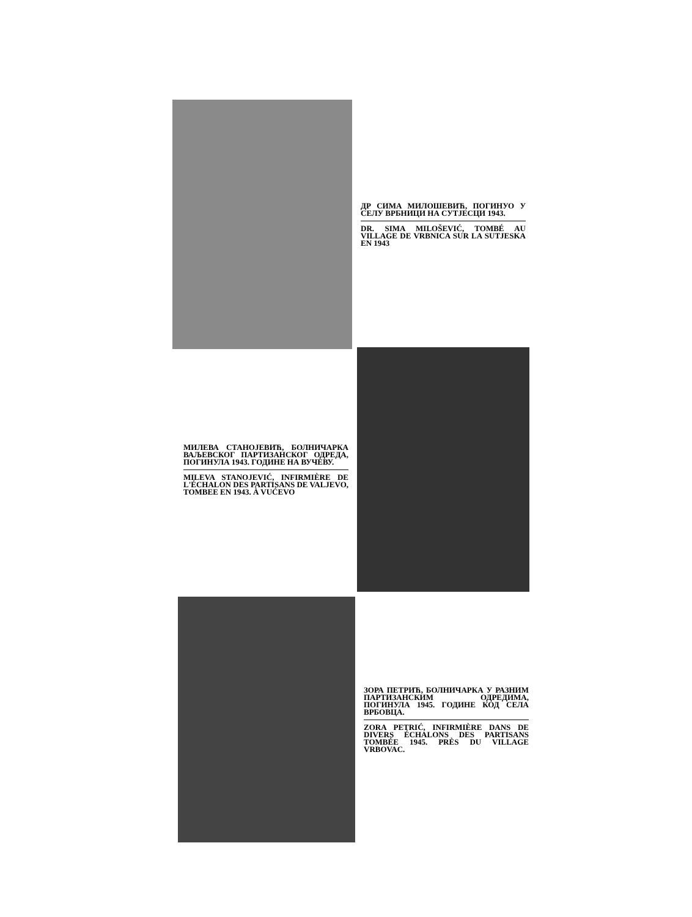ДР СИМА МИЛОШЕВИЋ, ПОГИНУО У СЕЛУ ВРБНИЦИ НА СУТЈЕСЦИ 1943.
DR. SIMA MILOŠEVIĆ, TOMBÉ AU VILLAGE DE VRBNICA SUR LA SUTJESKA EN 1943
МИЛЕВА СТАНОЈЕВИЋ, БОЛНИЧАРКА ВАЉЕВСКОГ ПАРТИЗАНСКОГ ОДРЕДА, ПОГИНУЛА 1943. ГОДИНЕ НА ВУЧЕВУ.
MILEVA STANOJEVIĆ, INFIRMIÈRE DE L'ÉCHALON DES PARTISANS DE VALJEVO, TOMBEE EN 1943. À VUĆEVO
ЗОРА ПЕТРИЋ, БОЛНИЧАРКА У РАЗНИМ ПАРТИЗАНСКИМ ОДРЕДИМА, ПОГИНУЛА 1945. ГОДИНЕ КОД СЕЛА ВРБОВЦА.
ZORA PETRIĆ, INFIRMIÈRE DANS DE DIVERS ÉCHALONS DES PARTISANS TOMBÉE 1945. PRÈS DU VILLAGE VRBOVAC.